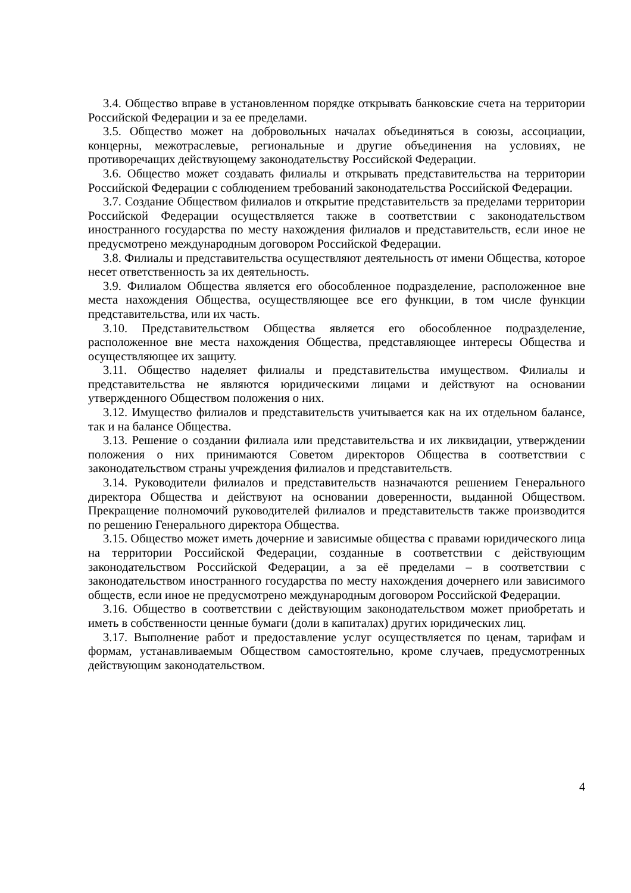3.4. Общество вправе в установленном порядке открывать банковские счета на территории Российской Федерации и за ее пределами.
3.5. Общество может на добровольных началах объединяться в союзы, ассоциации, концерны, межотраслевые, региональные и другие объединения на условиях, не противоречащих действующему законодательству Российской Федерации.
3.6. Общество может создавать филиалы и открывать представительства на территории Российской Федерации с соблюдением требований законодательства Российской Федерации.
3.7. Создание Обществом филиалов и открытие представительств за пределами территории Российской Федерации осуществляется также в соответствии с законодательством иностранного государства по месту нахождения филиалов и представительств, если иное не предусмотрено международным договором Российской Федерации.
3.8. Филиалы и представительства осуществляют деятельность от имени Общества, которое несет ответственность за их деятельность.
3.9. Филиалом Общества является его обособленное подразделение, расположенное вне места нахождения Общества, осуществляющее все его функции, в том числе функции представительства, или их часть.
3.10. Представительством Общества является его обособленное подразделение, расположенное вне места нахождения Общества, представляющее интересы Общества и осуществляющее их защиту.
3.11. Общество наделяет филиалы и представительства имуществом. Филиалы и представительства не являются юридическими лицами и действуют на основании утвержденного Обществом положения о них.
3.12. Имущество филиалов и представительств учитывается как на их отдельном балансе, так и на балансе Общества.
3.13. Решение о создании филиала или представительства и их ликвидации, утверждении положения о них принимаются Советом директоров Общества в соответствии с законодательством страны учреждения филиалов и представительств.
3.14. Руководители филиалов и представительств назначаются решением Генерального директора Общества и действуют на основании доверенности, выданной Обществом. Прекращение полномочий руководителей филиалов и представительств также производится по решению Генерального директора Общества.
3.15. Общество может иметь дочерние и зависимые общества с правами юридического лица на территории Российской Федерации, созданные в соответствии с действующим законодательством Российской Федерации, а за её пределами – в соответствии с законодательством иностранного государства по месту нахождения дочернего или зависимого обществ, если иное не предусмотрено международным договором Российской Федерации.
3.16. Общество в соответствии с действующим законодательством может приобретать и иметь в собственности ценные бумаги (доли в капиталах) других юридических лиц.
3.17. Выполнение работ и предоставление услуг осуществляется по ценам, тарифам и формам, устанавливаемым Обществом самостоятельно, кроме случаев, предусмотренных действующим законодательством.
4